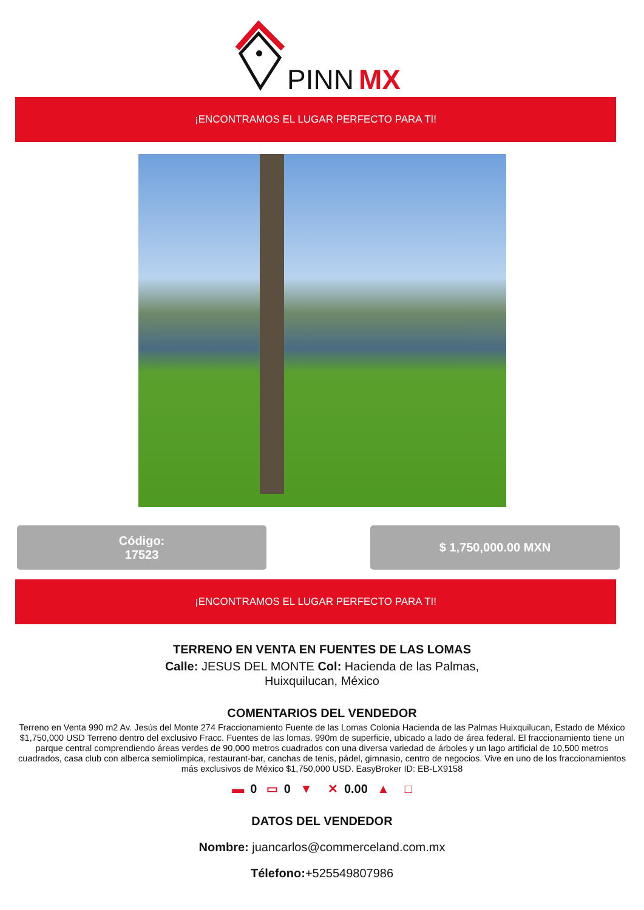PINN
MX
¡ENCONTRAMOS EL LUGAR PERFECTO PARA TI!
Código:
17523
$ 1,750,000.00 MXN
¡ENCONTRAMOS EL LUGAR PERFECTO PARA TI!
TERRENO EN VENTA EN FUENTES DE LAS LOMAS
Calle: JESUS DEL MONTE Col: Hacienda de las Palmas,
Huixquilucan, México
COMENTARIOS DEL VENDEDOR
Terreno en Venta 990 m2 Av. Jesús del Monte 274 Fraccionamiento Fuente de las Lomas Colonia Hacienda de las Palmas Huixquilucan, Estado de México $1,750,000 USD Terreno dentro del exclusivo Fracc. Fuentes de las lomas. 990m de superficie, ubicado a lado de área federal. El fraccionamiento tiene un parque central comprendiendo áreas verdes de 90,000 metros cuadrados con una diversa variedad de árboles y un lago artificial de 10,500 metros cuadrados, casa club con alberca semiolímpica, restaurant-bar, canchas de tenis, pádel, gimnasio, centro de negocios. Vive en uno de los fraccionamientos más exclusivos de México $1,750,000 USD. EasyBroker ID: EB-LX9158
▬ 0 ▭ 0 ▼ ✕ 0.00 ▲ □
DATOS DEL VENDEDOR
Nombre: juancarlos@commerceland.com.mx
Télefono:+525549807986